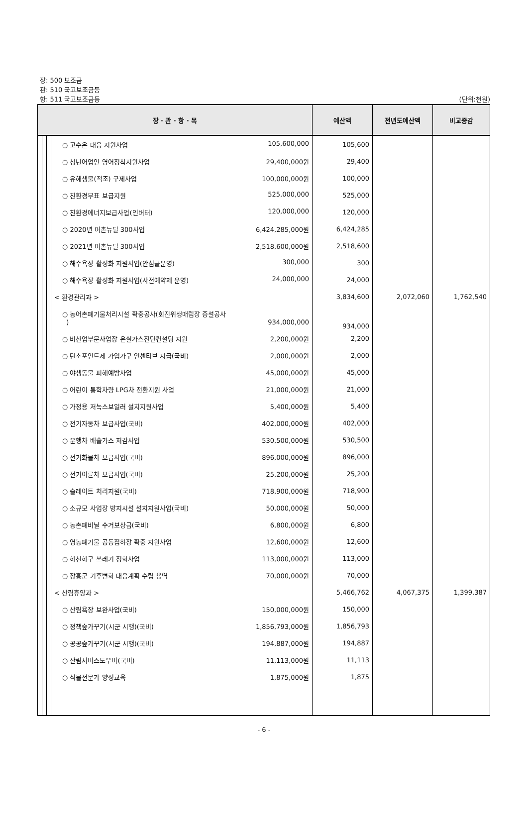장: 500 보조금
관: 510 국고보조금등
항: 511 국고보조금등 (단위:천원)
| 장 · 관 · 항 · 목 | | | | 예산액 | 전년도예산액 | 비교증감 |
| --- | --- | --- | --- | --- | --- | --- |
| | | | ○ 고수온 대응 지원사업 105,600,000 | 105,600 | | |
| | | | ○ 청년어업인 영어정착지원사업 29,400,000원 | 29,400 | | |
| | | | ○ 유해생물(적조) 구제사업 100,000,000원 | 100,000 | | |
| | | | ○ 친환경부표 보급지원 525,000,000 | 525,000 | | |
| | | | ○ 친환경에너지보급사업(인버터) 120,000,000 | 120,000 | | |
| | | | ○ 2020년 어촌뉴딜 300사업 6,424,285,000원 | 6,424,285 | | |
| | | | ○ 2021년 어촌뉴딜 300사업 2,518,600,000원 | 2,518,600 | | |
| | | | ○ 해수욕장 활성화 지원사업(안심콜운영) 300,000 | 300 | | |
| | | | ○ 해수욕장 활성화 지원사업(사전예약제 운영) 24,000,000 | 24,000 | | |
| | | | < 환경관리과 > | 3,834,600 | 2,072,060 | 1,762,540 |
| | | | ○ 농어촌폐기물처리시설 확충공사(회진위생매립장 증설공사 ) 934,000,000 | 934,000 | | |
| | | | ○ 비산업부문사업장 온실가스진단컨설팅 지원 2,200,000원 | 2,200 | | |
| | | | ○ 탄소포인트제 가입가구 인센티브 지급(국비) 2,000,000원 | 2,000 | | |
| | | | ○ 야생동물 피해예방사업 45,000,000원 | 45,000 | | |
| | | | ○ 어린이 통학차량 LPG차 전환지원 사업 21,000,000원 | 21,000 | | |
| | | | ○ 가정용 저녹스보일러 설치지원사업 5,400,000원 | 5,400 | | |
| | | | ○ 전기자동차 보급사업(국비) 402,000,000원 | 402,000 | | |
| | | | ○ 운행차 배출가스 저감사업 530,500,000원 | 530,500 | | |
| | | | ○ 전기화물차 보급사업(국비) 896,000,000원 | 896,000 | | |
| | | | ○ 전기이륜차 보급사업(국비) 25,200,000원 | 25,200 | | |
| | | | ○ 슬레이트 처리지원(국비) 718,900,000원 | 718,900 | | |
| | | | ○ 소규모 사업장 방지시설 설치지원사업(국비) 50,000,000원 | 50,000 | | |
| | | | ○ 농촌폐비닐 수거보상금(국비) 6,800,000원 | 6,800 | | |
| | | | ○ 영농폐기물 공동집하장 확충 지원사업 12,600,000원 | 12,600 | | |
| | | | ○ 하천하구 쓰레기 정화사업 113,000,000원 | 113,000 | | |
| | | | ○ 장흥군 기후변화 대응계획 수립 용역 70,000,000원 | 70,000 | | |
| | | | < 산림휴양과 > | 5,466,762 | 4,067,375 | 1,399,387 |
| | | | ○ 산림욕장 보완사업(국비) 150,000,000원 | 150,000 | | |
| | | | ○ 정책숲가꾸기(시군 시행)(국비) 1,856,793,000원 | 1,856,793 | | |
| | | | ○ 공공숲가꾸기(시군 시행)(국비) 194,887,000원 | 194,887 | | |
| | | | ○ 산림서비스도우미(국비) 11,113,000원 | 11,113 | | |
| | | | ○ 식물전문가 양성교육 1,875,000원 | 1,875 | | |
- 6 -